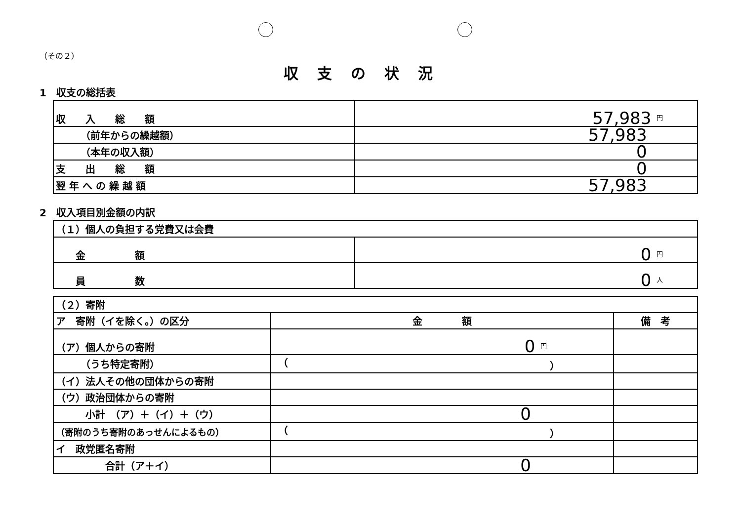（その２）
収支の状況
1　収支の総括表
| 収 入 総 額 | 57,983 円 |
| （前年からの繰越額） | 57,983 |
| （本年の収入額） | 0 |
| 支 出 総 額 | 0 |
| 翌 年 へ の 繰 越 額 | 57,983 |
2　収入項目別金額の内訳
| （１）個人の負担する党費又は会費 | |
| 金 額 | 0 円 |
| 員 数 | 0 人 |
| （２）寄附 | | |
| ア 寄附（イを除く。）の区分 | 金 額 | 備 考 |
| （ア）個人からの寄附 | 0 円 | |
| （うち特定寄附） | （ ） | |
| （イ）法人その他の団体からの寄附 | | |
| （ウ）政治団体からの寄附 | | |
| 小計 （ア）＋（イ）＋（ウ） | 0 | |
| （寄附のうち寄附のあっせんによるもの） | （ ） | |
| イ 政党匿名寄附 | | |
| 合計（ア＋イ） | 0 | |